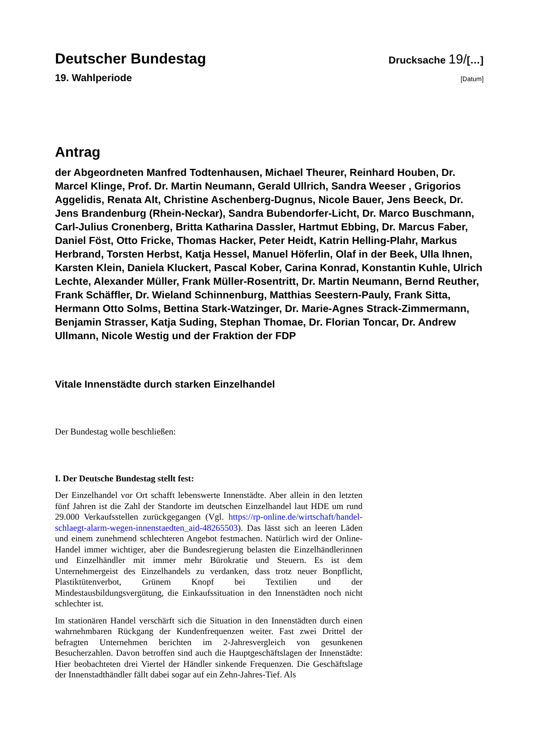Deutscher Bundestag
Drucksache 19/[…]
19. Wahlperiode
[Datum]
Antrag
der Abgeordneten Manfred Todtenhausen, Michael Theurer, Reinhard Houben, Dr. Marcel Klinge, Prof. Dr. Martin Neumann, Gerald Ullrich, Sandra Weeser , Grigorios Aggelidis, Renata Alt, Christine Aschenberg-Dugnus, Nicole Bauer, Jens Beeck, Dr. Jens Brandenburg (Rhein-Neckar), Sandra Bubendorfer-Licht, Dr. Marco Buschmann, Carl-Julius Cronenberg, Britta Katharina Dassler, Hartmut Ebbing, Dr. Marcus Faber, Daniel Föst, Otto Fricke, Thomas Hacker, Peter Heidt, Katrin Helling-Plahr, Markus Herbrand, Torsten Herbst, Katja Hessel, Manuel Höferlin, Olaf in der Beek, Ulla Ihnen, Karsten Klein, Daniela Kluckert, Pascal Kober, Carina Konrad, Konstantin Kuhle, Ulrich Lechte, Alexander Müller, Frank Müller-Rosentritt, Dr. Martin Neumann, Bernd Reuther, Frank Schäffler, Dr. Wieland Schinnenburg, Matthias Seestern-Pauly, Frank Sitta, Hermann Otto Solms, Bettina Stark-Watzinger, Dr. Marie-Agnes Strack-Zimmermann, Benjamin Strasser, Katja Suding, Stephan Thomae, Dr. Florian Toncar, Dr. Andrew Ullmann, Nicole Westig und der Fraktion der FDP
Vitale Innenstädte durch starken Einzelhandel
Der Bundestag wolle beschließen:
I. Der Deutsche Bundestag stellt fest:
Der Einzelhandel vor Ort schafft lebenswerte Innenstädte. Aber allein in den letzten fünf Jahren ist die Zahl der Standorte im deutschen Einzelhandel laut HDE um rund 29.000 Verkaufsstellen zurückgegangen (Vgl. https://rp-online.de/wirtschaft/handel-schlaegt-alarm-wegen-innenstaedten_aid-48265503). Das lässt sich an leeren Läden und einem zunehmend schlechteren Angebot festmachen. Natürlich wird der Online-Handel immer wichtiger, aber die Bundesregierung belasten die Einzelhändlerinnen und Einzelhändler mit immer mehr Bürokratie und Steuern. Es ist dem Unternehmergeist des Einzelhandels zu verdanken, dass trotz neuer Bonpflicht, Plastiktütenverbot, Grünem Knopf bei Textilien und der Mindestausbildungsvergütung, die Einkaufssituation in den Innenstädten noch nicht schlechter ist.
Im stationären Handel verschärft sich die Situation in den Innenstädten durch einen wahrnehmbaren Rückgang der Kundenfrequenzen weiter. Fast zwei Drittel der befragten Unternehmen berichten im 2-Jahresvergleich von gesunkenen Besucherzahlen. Davon betroffen sind auch die Hauptgeschäftslagen der Innenstädte: Hier beobachteten drei Viertel der Händler sinkende Frequenzen. Die Geschäftslage der Innenstadthändler fällt dabei sogar auf ein Zehn-Jahres-Tief. Als